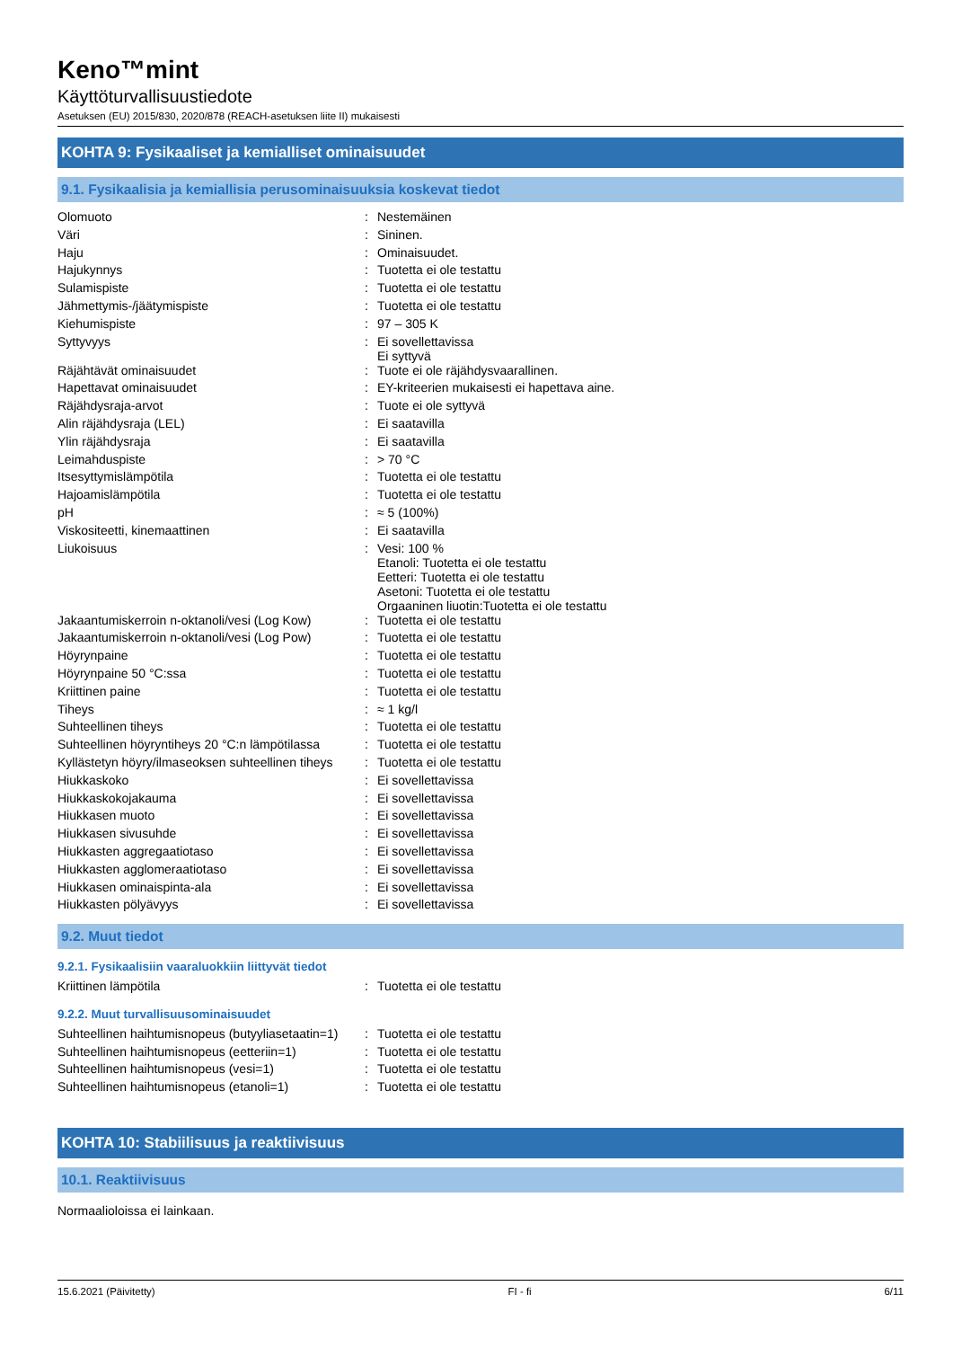Keno™mint
Käyttöturvallisuustiedote
Asetuksen (EU) 2015/830, 2020/878 (REACH-asetuksen liite II) mukaisesti
KOHTA 9: Fysikaaliset ja kemialliset ominaisuudet
9.1. Fysikaalisia ja kemiallisia perusominaisuuksia koskevat tiedot
| Olomuoto | : | Nestemäinen |
| Väri | : | Sininen. |
| Haju | : | Ominaisuudet. |
| Hajukynnys | : | Tuotetta ei ole testattu |
| Sulamispiste | : | Tuotetta ei ole testattu |
| Jähmettymis-/jäätymispiste | : | Tuotetta ei ole testattu |
| Kiehumispiste | : | 97 – 305 K |
| Syttyvyys | : | Ei sovellettavissa Ei syttyvä |
| Räjähtävät ominaisuudet | : | Tuote ei ole räjähdysvaarallinen. |
| Hapettavat ominaisuudet | : | EY-kriteerien mukaisesti ei hapettava aine. |
| Räjähdysraja-arvot | : | Tuote ei ole syttyvä |
| Alin räjähdysraja (LEL) | : | Ei saatavilla |
| Ylin räjähdysraja | : | Ei saatavilla |
| Leimahduspiste | : | > 70 °C |
| Itsesyttymislämpötila | : | Tuotetta ei ole testattu |
| Hajoamislämpötila | : | Tuotetta ei ole testattu |
| pH | : | ≈ 5 (100%) |
| Viskositeetti, kinemaattinen | : | Ei saatavilla |
| Liukoisuus | : | Vesi: 100 % Etanoli: Tuotetta ei ole testattu Eetteri: Tuotetta ei ole testattu Asetoni: Tuotetta ei ole testattu Orgaaninen liuotin:Tuotetta ei ole testattu |
| Jakaantumiskerroin n-oktanoli/vesi (Log Kow) | : | Tuotetta ei ole testattu |
| Jakaantumiskerroin n-oktanoli/vesi (Log Pow) | : | Tuotetta ei ole testattu |
| Höyrynpaine | : | Tuotetta ei ole testattu |
| Höyrynpaine 50 °C:ssa | : | Tuotetta ei ole testattu |
| Kriittinen paine | : | Tuotetta ei ole testattu |
| Tiheys | : | ≈ 1 kg/l |
| Suhteellinen tiheys | : | Tuotetta ei ole testattu |
| Suhteellinen höyryntiheys 20 °C:n lämpötilassa | : | Tuotetta ei ole testattu |
| Kyllästetyn höyry/ilmaseoksen suhteellinen tiheys | : | Tuotetta ei ole testattu |
| Hiukkaskoko | : | Ei sovellettavissa |
| Hiukkaskokojakauma | : | Ei sovellettavissa |
| Hiukkasen muoto | : | Ei sovellettavissa |
| Hiukkasen sivusuhde | : | Ei sovellettavissa |
| Hiukkasten aggregaatiotaso | : | Ei sovellettavissa |
| Hiukkasten agglomeraatiotaso | : | Ei sovellettavissa |
| Hiukkasen ominaispinta-ala | : | Ei sovellettavissa |
| Hiukkasten pölyävyys | : | Ei sovellettavissa |
9.2. Muut tiedot
9.2.1. Fysikaalisiin vaaraluokkiin liittyvät tiedot
| Kriittinen lämpötila | : | Tuotetta ei ole testattu |
9.2.2. Muut turvallisuusominaisuudet
| Suhteellinen haihtumisnopeus (butyyliasetaatin=1) | : | Tuotetta ei ole testattu |
| Suhteellinen haihtumisnopeus (eetteriin=1) | : | Tuotetta ei ole testattu |
| Suhteellinen haihtumisnopeus (vesi=1) | : | Tuotetta ei ole testattu |
| Suhteellinen haihtumisnopeus (etanoli=1) | : | Tuotetta ei ole testattu |
KOHTA 10: Stabiilisuus ja reaktiivisuus
10.1. Reaktiivisuus
Normaalioloissa ei lainkaan.
15.6.2021 (Päivitetty) FI - fi 6/11